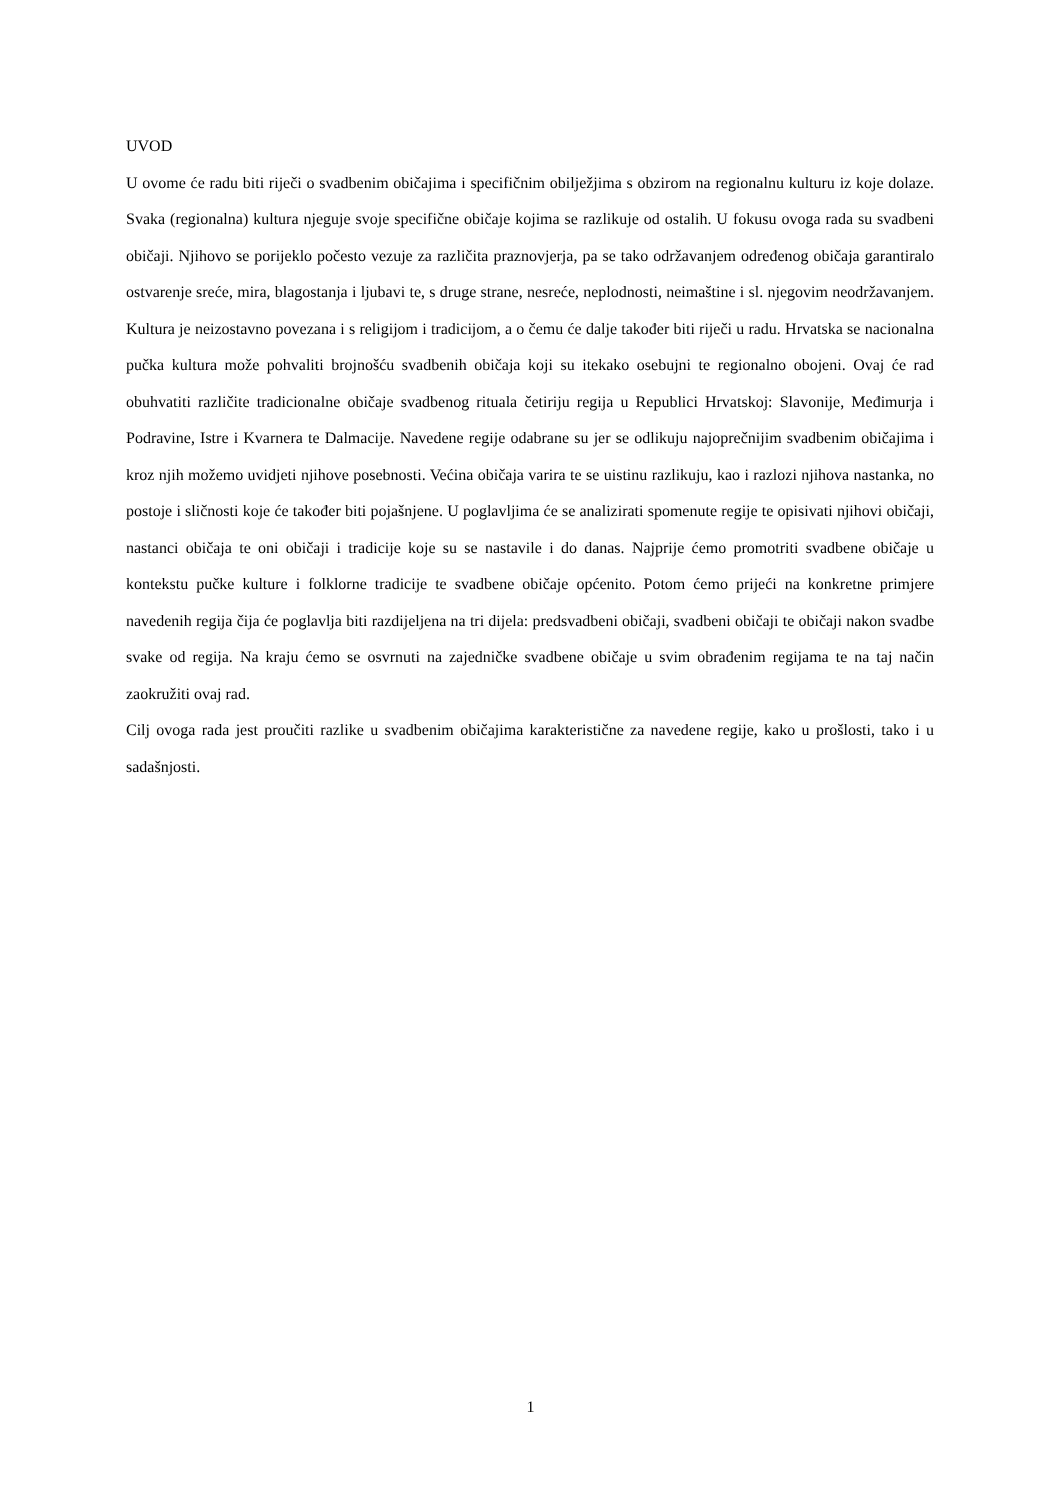UVOD
U ovome će radu biti riječi o svadbenim običajima i specifičnim obilježjima s obzirom na regionalnu kulturu iz koje dolaze. Svaka (regionalna) kultura njeguje svoje specifične običaje kojima se razlikuje od ostalih. U fokusu ovoga rada su svadbeni običaji. Njihovo se porijeklo počesto vezuje za različita praznovjerja, pa se tako održavanjem određenog običaja garantiralo ostvarenje sreće, mira, blagostanja i ljubavi te, s druge strane, nesreće, neplodnosti, neimaštine i sl. njegovim neodržavanjem. Kultura je neizostavno povezana i s religijom i tradicijom, a o čemu će dalje također biti riječi u radu. Hrvatska se nacionalna pučka kultura može pohvaliti brojnošću svadbenih običaja koji su itekako osebujni te regionalno obojeni. Ovaj će rad obuhvatiti različite tradicionalne običaje svadbenog rituala četiriju regija u Republici Hrvatskoj: Slavonije, Međimurja i Podravine, Istre i Kvarnera te Dalmacije. Navedene regije odabrane su jer se odlikuju najoprečnijim svadbenim običajima i kroz njih možemo uvidjeti njihove posebnosti. Većina običaja varira te se uistinu razlikuju, kao i razlozi njihova nastanka, no postoje i sličnosti koje će također biti pojašnjene. U poglavljima će se analizirati spomenute regije te opisivati njihovi običaji, nastanci običaja te oni običaji i tradicije koje su se nastavile i do danas. Najprije ćemo promotriti svadbene običaje u kontekstu pučke kulture i folklorne tradicije te svadbene običaje općenito. Potom ćemo prijeći na konkretne primjere navedenih regija čija će poglavlja biti razdijeljena na tri dijela: predsvadbeni običaji, svadbeni običaji te običaji nakon svadbe svake od regija. Na kraju ćemo se osvrnuti na zajedničke svadbene običaje u svim obrađenim regijama te na taj način zaokružiti ovaj rad.
Cilj ovoga rada jest proučiti razlike u svadbenim običajima karakteristične za navedene regije, kako u prošlosti, tako i u sadašnjosti.
1